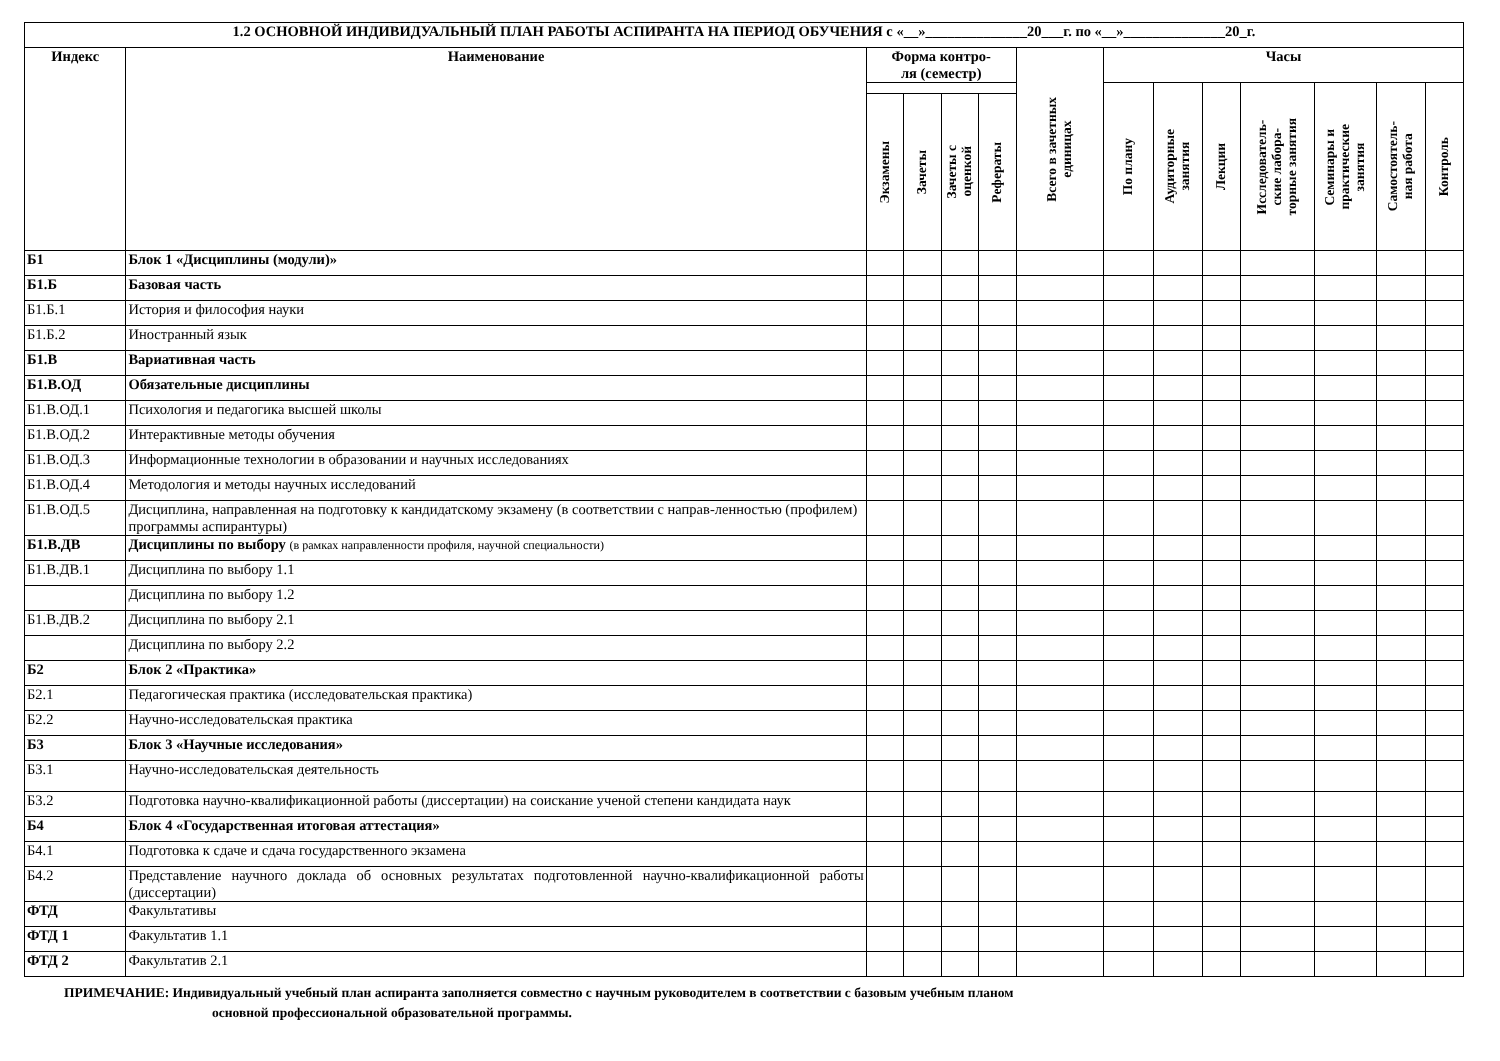| 1.2 ОСНОВНОЙ ИНДИВИДУАЛЬНЫЙ ПЛАН РАБОТЫ АСПИРАНТА НА ПЕРИОД ОБУЧЕНИЯ с «__»______________20___г. по «__»______________20_г. | | | | | | | | | | | | | |
| --- | --- | --- | --- | --- | --- | --- | --- | --- | --- | --- | --- | --- | --- |
| Индекс | Наименование | Форма контро- ля (семестр) | | | | Всего в зачетных единицах | Часы | | | | | | |
| | | | | | | | По плану | Аудиторные занятия | Лекции | Исследователь- ские лабора- торные занятия | Семинары и практические занятия | Самостоятель- ная работа | Контроль |
| | | Экзамены | Зачеты | Зачеты с оценкой | Рефераты | | | | | | | | |
| Б1 | Блок 1 «Дисциплины (модули)» | | | | | | | | | | | | |
| Б1.Б | Базовая часть | | | | | | | | | | | | |
| Б1.Б.1 | История и философия науки | | | | | | | | | | | | |
| Б1.Б.2 | Иностранный язык | | | | | | | | | | | | |
| Б1.В | Вариативная часть | | | | | | | | | | | | |
| Б1.В.ОД | Обязательные дисциплины | | | | | | | | | | | | |
| Б1.В.ОД.1 | Психология и педагогика высшей школы | | | | | | | | | | | | |
| Б1.В.ОД.2 | Интерактивные методы обучения | | | | | | | | | | | | |
| Б1.В.ОД.3 | Информационные технологии в образовании и научных исследованиях | | | | | | | | | | | | |
| Б1.В.ОД.4 | Методология и методы научных исследований | | | | | | | | | | | | |
| Б1.В.ОД.5 | Дисциплина, направленная на подготовку к кандидатскому экзамену (в соответствии с направ-ленностью (профилем) программы аспирантуры) | | | | | | | | | | | | |
| Б1.В.ДВ | Дисциплины по выбору (в рамках направленности профиля, научной специальности) | | | | | | | | | | | | |
| Б1.В.ДВ.1 | Дисциплина по выбору 1.1 | | | | | | | | | | | | |
| | Дисциплина по выбору 1.2 | | | | | | | | | | | | |
| Б1.В.ДВ.2 | Дисциплина по выбору 2.1 | | | | | | | | | | | | |
| | Дисциплина по выбору 2.2 | | | | | | | | | | | | |
| Б2 | Блок 2 «Практика» | | | | | | | | | | | | |
| Б2.1 | Педагогическая практика (исследовательская практика) | | | | | | | | | | | | |
| Б2.2 | Научно-исследовательская практика | | | | | | | | | | | | |
| Б3 | Блок 3 «Научные исследования» | | | | | | | | | | | | |
| Б3.1 | Научно-исследовательская деятельность | | | | | | | | | | | | |
| Б3.2 | Подготовка научно-квалификационной работы (диссертации) на соискание ученой степени кандидата наук | | | | | | | | | | | | |
| Б4 | Блок 4 «Государственная итоговая аттестация» | | | | | | | | | | | | |
| Б4.1 | Подготовка к сдаче и сдача государственного экзамена | | | | | | | | | | | | |
| Б4.2 | Представление научного доклада об основных результатах подготовленной научно-квалификационной работы (диссертации) | | | | | | | | | | | | |
| ФТД | Факультативы | | | | | | | | | | | | |
| ФТД 1 | Факультатив 1.1 | | | | | | | | | | | | |
| ФТД 2 | Факультатив 2.1 | | | | | | | | | | | | |
ПРИМЕЧАНИЕ: Индивидуальный учебный план аспиранта заполняется совместно с научным руководителем в соответствии с базовым учебным планом
основной профессиональной образовательной программы.